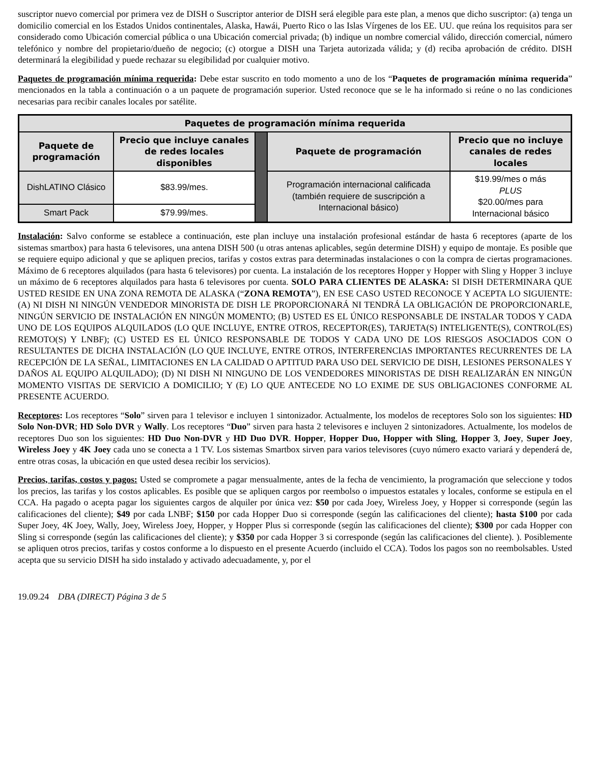suscriptor nuevo comercial por primera vez de DISH o Suscriptor anterior de DISH será elegible para este plan, a menos que dicho suscriptor: (a) tenga un domicilio comercial en los Estados Unidos continentales, Alaska, Hawái, Puerto Rico o las Islas Vírgenes de los EE. UU. que reúna los requisitos para ser considerado como Ubicación comercial pública o una Ubicación comercial privada; (b) indique un nombre comercial válido, dirección comercial, número telefónico y nombre del propietario/dueño de negocio; (c) otorgue a DISH una Tarjeta autorizada válida; y (d) reciba aprobación de crédito. DISH determinará la elegibilidad y puede rechazar su elegibilidad por cualquier motivo.
Paquetes de programación mínima requerida: Debe estar suscrito en todo momento a uno de los “Paquetes de programación mínima requerida” mencionados en la tabla a continuación o a un paquete de programación superior. Usted reconoce que se le ha informado si reúne o no las condiciones necesarias para recibir canales locales por satélite.
| Paquetes de programación mínima requerida | | | | |
| --- | --- | --- | --- | --- |
| Paquete de programación | Precio que incluye canales de redes locales disponibles | | Paquete de programación | Precio que no incluye canales de redes locales |
| DishLATINO Clásico | $83.99/mes. | | Programación internacional calificada (también requiere de suscripción a Internacional básico) | $19.99/mes o más PLUS $20.00/mes para Internacional básico |
| Smart Pack | $79.99/mes. | | | |
Instalación: Salvo conforme se establece a continuación, este plan incluye una instalación profesional estándar de hasta 6 receptores (aparte de los sistemas smartbox) para hasta 6 televisores, una antena DISH 500 (u otras antenas aplicables, según determine DISH) y equipo de montaje. Es posible que se requiere equipo adicional y que se apliquen precios, tarifas y costos extras para determinadas instalaciones o con la compra de ciertas programaciones. Máximo de 6 receptores alquilados (para hasta 6 televisores) por cuenta. La instalación de los receptores Hopper y Hopper with Sling y Hopper 3 incluye un máximo de 6 receptores alquilados para hasta 6 televisores por cuenta. SOLO PARA CLIENTES DE ALASKA: SI DISH DETERMINARA QUE USTED RESIDE EN UNA ZONA REMOTA DE ALASKA (“ZONA REMOTA”), EN ESE CASO USTED RECONOCE Y ACEPTA LO SIGUIENTE: (A) NI DISH NI NINGÚN VENDEDOR MINORISTA DE DISH LE PROPORCIONARÁ NI TENDRÁ LA OBLIGACIÓN DE PROPORCIONARLE, NINGÚN SERVICIO DE INSTALACIÓN EN NINGÚN MOMENTO; (B) USTED ES EL ÚNICO RESPONSABLE DE INSTALAR TODOS Y CADA UNO DE LOS EQUIPOS ALQUILADOS (LO QUE INCLUYE, ENTRE OTROS, RECEPTOR(ES), TARJETA(S) INTELIGENTE(S), CONTROL(ES) REMOTO(S) Y LNBF); (C) USTED ES EL ÚNICO RESPONSABLE DE TODOS Y CADA UNO DE LOS RIESGOS ASOCIADOS CON O RESULTANTES DE DICHA INSTALACIÓN (LO QUE INCLUYE, ENTRE OTROS, INTERFERENCIAS IMPORTANTES RECURRENTES DE LA RECEPCIÓN DE LA SEÑAL, LIMITACIONES EN LA CALIDAD O APTITUD PARA USO DEL SERVICIO DE DISH, LESIONES PERSONALES Y DAÑOS AL EQUIPO ALQUILADO); (D) NI DISH NI NINGUNO DE LOS VENDEDORES MINORISTAS DE DISH REALIZARÁN EN NINGÚN MOMENTO VISITAS DE SERVICIO A DOMICILIO; Y (E) LO QUE ANTECEDE NO LO EXIME DE SUS OBLIGACIONES CONFORME AL PRESENTE ACUERDO.
Receptores: Los receptores “Solo” sirven para 1 televisor e incluyen 1 sintonizador. Actualmente, los modelos de receptores Solo son los siguientes: HD Solo Non-DVR; HD Solo DVR y Wally. Los receptores “Duo” sirven para hasta 2 televisores e incluyen 2 sintonizadores. Actualmente, los modelos de receptores Duo son los siguientes: HD Duo Non-DVR y HD Duo DVR. Hopper, Hopper Duo, Hopper with Sling, Hopper 3, Joey, Super Joey, Wireless Joey y 4K Joey cada uno se conecta a 1 TV. Los sistemas Smartbox sirven para varios televisores (cuyo número exacto variará y dependerá de, entre otras cosas, la ubicación en que usted desea recibir los servicios).
Precios, tarifas, costos y pagos: Usted se compromete a pagar mensualmente, antes de la fecha de vencimiento, la programación que seleccione y todos los precios, las tarifas y los costos aplicables. Es posible que se apliquen cargos por reembolso o impuestos estatales y locales, conforme se estipula en el CCA. Ha pagado o acepta pagar los siguientes cargos de alquiler por única vez: $50 por cada Joey, Wireless Joey, y Hopper si corresponde (según las calificaciones del cliente); $49 por cada LNBF; $150 por cada Hopper Duo si corresponde (según las calificaciones del cliente); hasta $100 por cada Super Joey, 4K Joey, Wally, Joey, Wireless Joey, Hopper, y Hopper Plus si corresponde (según las calificaciones del cliente); $300 por cada Hopper con Sling si corresponde (según las calificaciones del cliente); y $350 por cada Hopper 3 si corresponde (según las calificaciones del cliente). ). Posiblemente se apliquen otros precios, tarifas y costos conforme a lo dispuesto en el presente Acuerdo (incluido el CCA). Todos los pagos son no reembolsables. Usted acepta que su servicio DISH ha sido instalado y activado adecuadamente, y, por el
19.09.24 DBA (DIRECT) Página 3 de 5